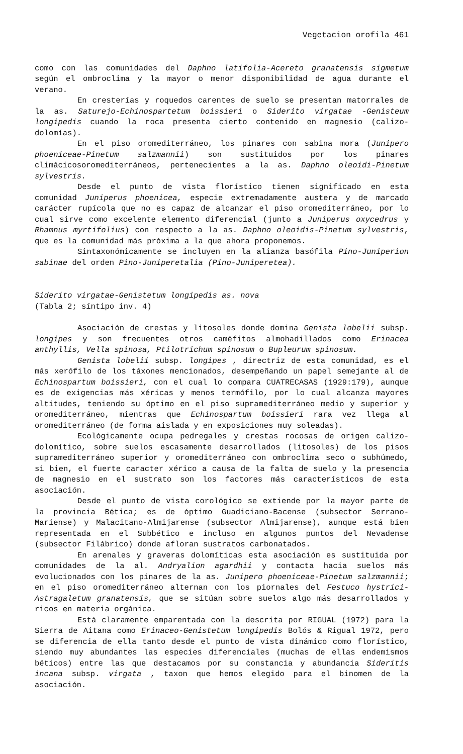Vegetacion orofila 461
como con las comunidades del Daphno latifolia-Acereto granatensis sigmetum según el ombroclima y la mayor o menor disponibilidad de agua durante el verano.
En cresterías y roquedos carentes de suelo se presentan matorrales de la as. Saturejo-Echinospartetum boissieri o Siderito virgatae -Genisteum longipedis cuando la roca presenta cierto contenido en magnesio (calizo-dolomías).
En el piso oromediterráneo, los pinares con sabina mora (Junipero phoeniceae-Pinetum salzmannii) son sustituidos por los pinares climácicosoromediterráneos, pertenecientes a la as. Daphno oleoidi-Pinetum sylvestris.
Desde el punto de vista florístico tienen significado en esta comunidad Juniperus phoenicea, especie extremadamente austera y de marcado carácter rupícola que no es capaz de alcanzar el piso oromediterráneo, por lo cual sirve como excelente elemento diferencial (junto a Juniperus oxycedrus y Rhamnus myrtifolius) con respecto a la as. Daphno oleoidis-Pinetum sylvestris, que es la comunidad más próxima a la que ahora proponemos.
Sintaxonómicamente se incluyen en la alianza basófila Pino-Juniperion sabinae del orden Pino-Juniperetalia (Pino-Juniperetea).
Siderito virgatae-Genistetum longipedis as. nova
(Tabla 2; síntipo inv. 4)
Asociación de crestas y litosoles donde domina Genista lobelii subsp. longipes y son frecuentes otros caméfitos almohadillados como Erinacea anthyllis, Vella spinosa, Ptilotrichum spinosum o Bupleurum spinosum.
Genista lobelii subsp. longipes , directriz de esta comunidad, es el más xerófilo de los táxones mencionados, desempeñando un papel semejante al de Echinospartum boissieri, con el cual lo compara CUATRECASAS (1929:179), aunque es de exigencias más xéricas y menos termófilo, por lo cual alcanza mayores altitudes, teniendo su óptimo en el piso supramediterráneo medio y superior y oromediterráneo, mientras que Echinospartum boissieri rara vez llega al oromediterráneo (de forma aislada y en exposiciones muy soleadas).
Ecológicamente ocupa pedregales y crestas rocosas de origen calizo-dolomítico, sobre suelos escasamente desarrollados (litosoles) de los pisos supramediterráneo superior y oromediterráneo con ombroclima seco o subhúmedo, si bien, el fuerte caracter xérico a causa de la falta de suelo y la presencia de magnesio en el sustrato son los factores más característicos de esta asociación.
Desde el punto de vista corológico se extiende por la mayor parte de la provincia Bética; es de óptimo Guadiciano-Bacense (subsector Serrano-Mariense) y Malacitano-Almijarense (subsector Almijarense), aunque está bien representada en el Subbético e incluso en algunos puntos del Nevadense (subsector Filábrico) donde afloran sustratos carbonatados.
En arenales y graveras dolomíticas esta asociación es sustituida por comunidades de la al. Andryalion agardhii y contacta hacia suelos más evolucionados con los pinares de la as. Junipero phoeniceae-Pinetum salzmannii; en el piso oromediterráneo alternan con los piornales del Festuco hystrici-Astragaletum granatensis, que se sitúan sobre suelos algo más desarrollados y ricos en materia orgánica.
Está claramente emparentada con la descrita por RIGUAL (1972) para la Sierra de Aitana como Erinaceo-Genistetum longipedis Bolós & Rigual 1972, pero se diferencia de ella tanto desde el punto de vista dinámico como florístico, siendo muy abundantes las especies diferenciales (muchas de ellas endemismos béticos) entre las que destacamos por su constancia y abundancia Sideritis incana subsp. virgata , taxon que hemos elegido para el binomen de la asociación.